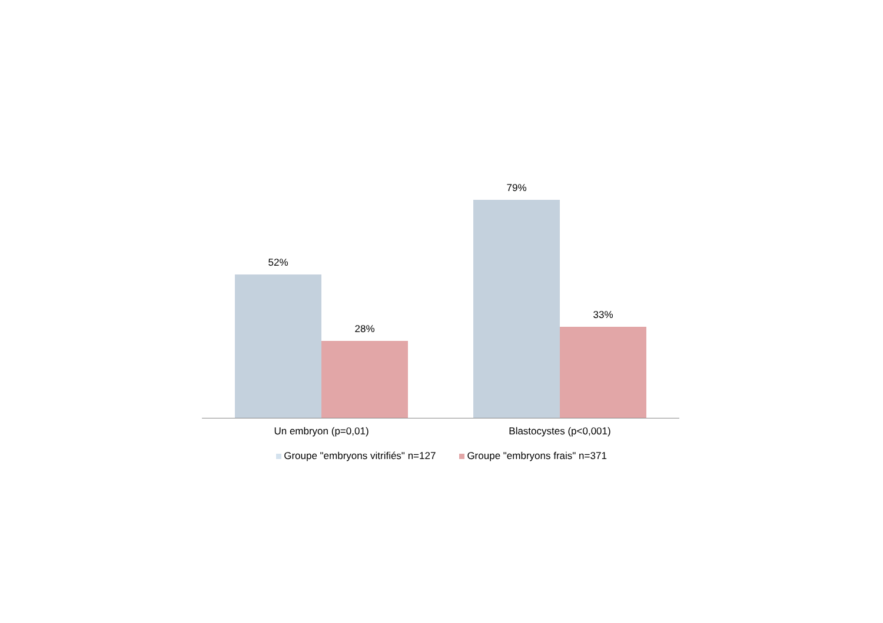52%
28%
79%
33%
Un embryon (p=0,01) Blastocystes (p<0,001)
Groupe "embryons vitrifiés" n=127
Groupe "embryons frais" n=371